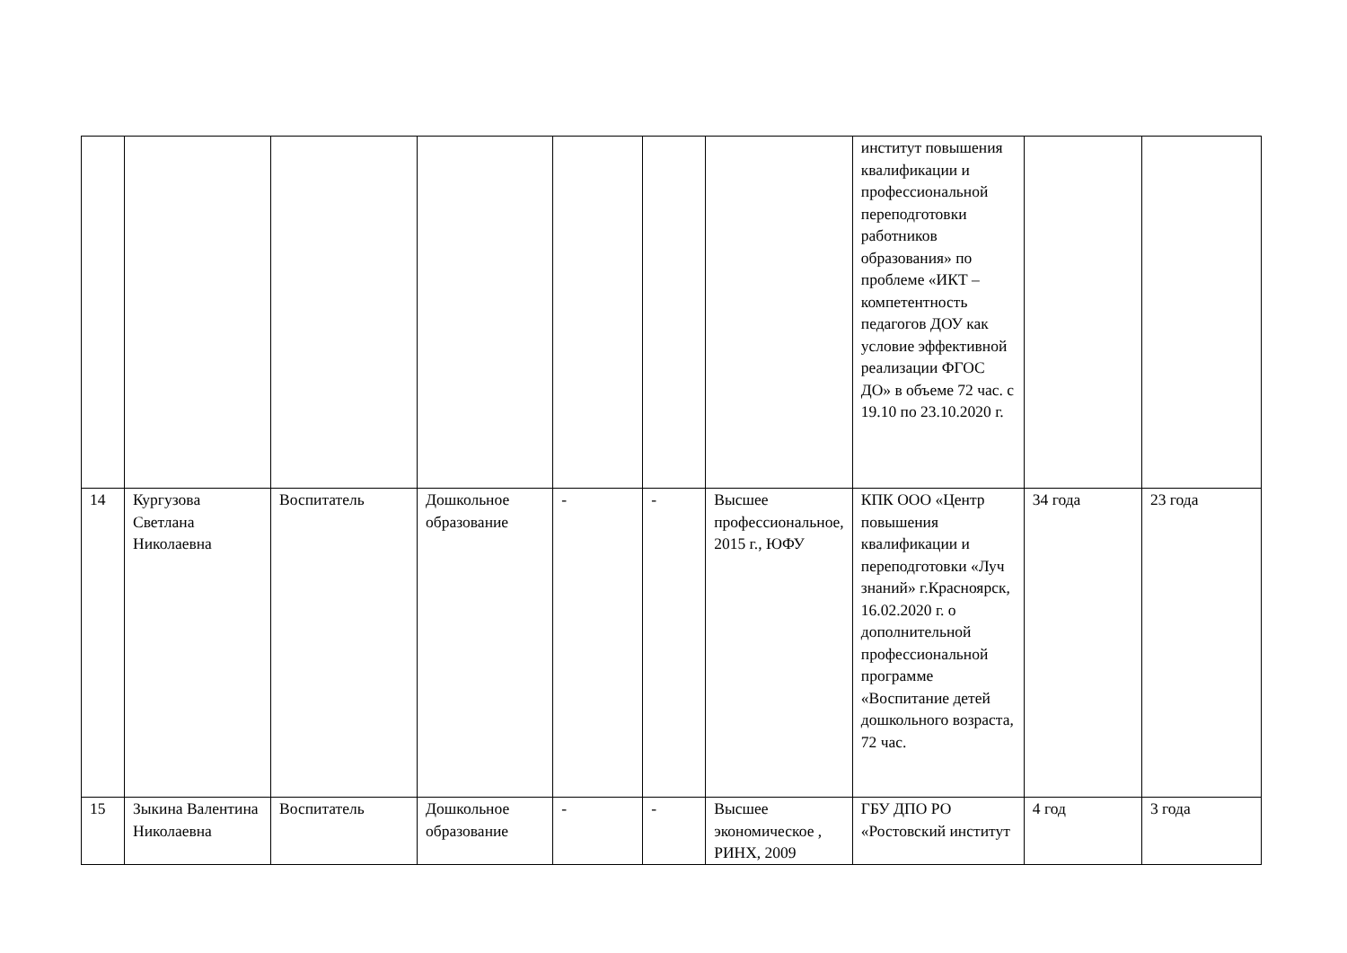| | | | | | | | институт повышения квалификации и профессиональной переподготовки работников образования» по проблеме «ИКТ – компетентность педагогов ДОУ как условие эффективной реализации ФГОС ДО» в объеме 72 час. с 19.10 по 23.10.2020 г. | | |
| 14 | Кургузова Светлана Николаевна | Воспитатель | Дошкольное образование | - | - | Высшее профессиональное, 2015 г., ЮФУ | КПК ООО «Центр повышения квалификации и переподготовки «Луч знаний» г.Красноярск, 16.02.2020 г. о дополнительной профессиональной программе «Воспитание детей дошкольного возраста, 72 час. | 34 года | 23 года |
| 15 | Зыкина Валентина Николаевна | Воспитатель | Дошкольное образование | - | - | Высшее экономическое , РИНХ, 2009 | ГБУ ДПО РО «Ростовский институт | 4 год | 3 года |